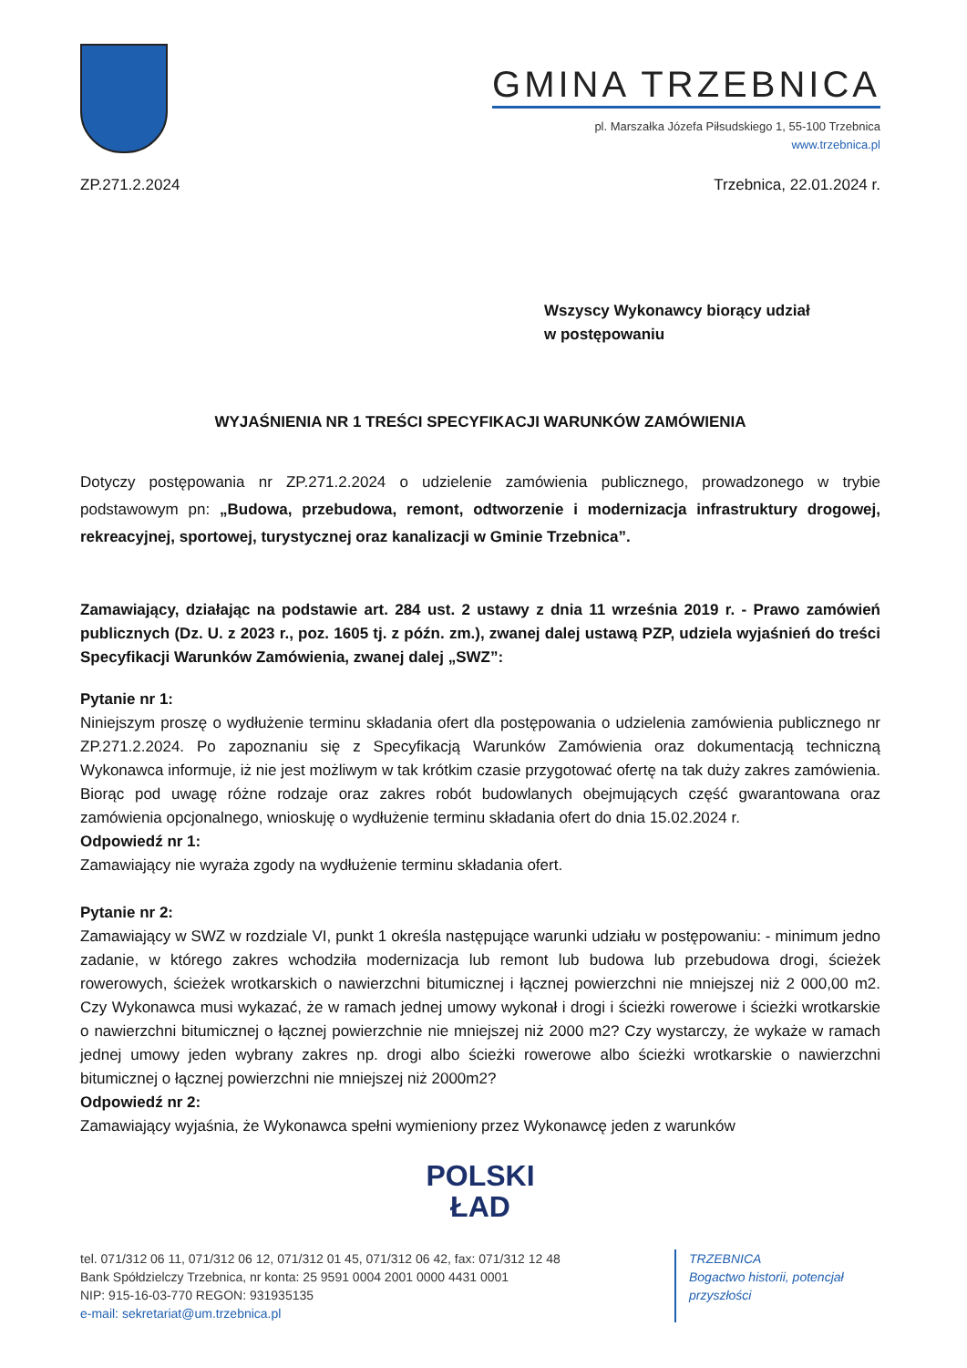GMINA TRZEBNICA
pl. Marszałka Józefa Piłsudskiego 1, 55-100 Trzebnica
www.trzebnica.pl
ZP.271.2.2024 Trzebnica, 22.01.2024 r.
Wszyscy Wykonawcy biorący udział
w postępowaniu
WYJAŚNIENIA NR 1 TREŚCI SPECYFIKACJI WARUNKÓW ZAMÓWIENIA
Dotyczy postępowania nr ZP.271.2.2024 o udzielenie zamówienia publicznego, prowadzonego w trybie podstawowym pn: „Budowa, przebudowa, remont, odtworzenie i modernizacja infrastruktury drogowej, rekreacyjnej, sportowej, turystycznej oraz kanalizacji w Gminie Trzebnica”.
Zamawiający, działając na podstawie art. 284 ust. 2 ustawy z dnia 11 września 2019 r. - Prawo zamówień publicznych (Dz. U. z 2023 r., poz. 1605 tj. z późn. zm.), zwanej dalej ustawą PZP, udziela wyjaśnień do treści Specyfikacji Warunków Zamówienia, zwanej dalej „SWZ”:
Pytanie nr 1:
Niniejszym proszę o wydłużenie terminu składania ofert dla postępowania o udzielenia zamówienia publicznego nr ZP.271.2.2024. Po zapoznaniu się z Specyfikacją Warunków Zamówienia oraz dokumentacją techniczną Wykonawca informuje, iż nie jest możliwym w tak krótkim czasie przygotować ofertę na tak duży zakres zamówienia. Biorąc pod uwagę różne rodzaje oraz zakres robót budowlanych obejmujących część gwarantowana oraz zamówienia opcjonalnego, wnioskuję o wydłużenie terminu składania ofert do dnia 15.02.2024 r.
Odpowiedź nr 1:
Zamawiający nie wyraża zgody na wydłużenie terminu składania ofert.
Pytanie nr 2:
Zamawiający w SWZ w rozdziale VI, punkt 1 określa następujące warunki udziału w postępowaniu: - minimum jedno zadanie, w którego zakres wchodziła modernizacja lub remont lub budowa lub przebudowa drogi, ścieżek rowerowych, ścieżek wrotkarskich o nawierzchni bitumicznej i łącznej powierzchni nie mniejszej niż 2 000,00 m2. Czy Wykonawca musi wykazać, że w ramach jednej umowy wykonał i drogi i ścieżki rowerowe i ścieżki wrotkarskie o nawierzchni bitumicznej o łącznej powierzchnie nie mniejszej niż 2000 m2? Czy wystarczy, że wykaże w ramach jednej umowy jeden wybrany zakres np. drogi albo ścieżki rowerowe albo ścieżki wrotkarskie o nawierzchni bitumicznej o łącznej powierzchni nie mniejszej niż 2000m2?
Odpowiedź nr 2:
Zamawiający wyjaśnia, że Wykonawca spełni wymieniony przez Wykonawcę jeden z warunków
POLSKI
ŁAD
tel. 071/312 06 11, 071/312 06 12, 071/312 01 45, 071/312 06 42, fax: 071/312 12 48
Bank Spółdzielczy Trzebnica, nr konta: 25 9591 0004 2001 0000 4431 0001
NIP: 915-16-03-770 REGON: 931935135
e-mail: sekretariat@um.trzebnica.pl
TRZEBNICA
Bogactwo historii, potencjał przyszłości